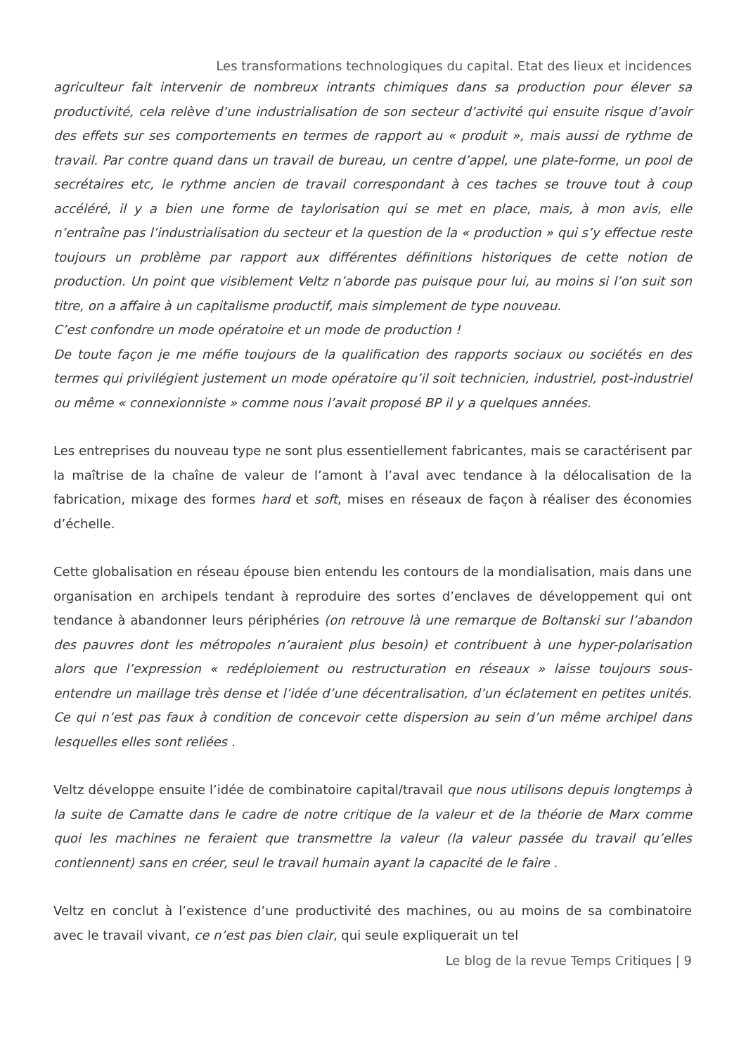Les transformations technologiques du capital. Etat des lieux et incidences
agriculteur fait intervenir de nombreux intrants chimiques dans sa production pour élever sa productivité, cela relève d’une industrialisation de son secteur d’activité qui ensuite risque d’avoir des effets sur ses comportements en termes de rapport au « produit », mais aussi de rythme de travail. Par contre quand dans un travail de bureau, un centre d’appel, une plate-forme, un pool de secrétaires etc, le rythme ancien de travail correspondant à ces taches se trouve tout à coup accéléré, il y a bien une forme de taylorisation qui se met en place, mais, à mon avis, elle n’entraîne pas l’industrialisation du secteur et la question de la « production » qui s’y effectue reste toujours un problème par rapport aux différentes définitions historiques de cette notion de production. Un point que visiblement Veltz n’aborde pas puisque pour lui, au moins si l’on suit son titre, on a affaire à un capitalisme productif, mais simplement de type nouveau.
C’est confondre un mode opératoire et un mode de production !
De toute façon je me méfie toujours de la qualification des rapports sociaux ou sociétés en des termes qui privilégient justement un mode opératoire qu’il soit technicien, industriel, post-industriel ou même « connexionniste » comme nous l’avait proposé BP il y a quelques années.
Les entreprises du nouveau type ne sont plus essentiellement fabricantes, mais se caractérisent par la maîtrise de la chaîne de valeur de l’amont à l’aval avec tendance à la délocalisation de la fabrication, mixage des formes hard et soft, mises en réseaux de façon à réaliser des économies d’échelle.
Cette globalisation en réseau épouse bien entendu les contours de la mondialisation, mais dans une organisation en archipels tendant à reproduire des sortes d’enclaves de développement qui ont tendance à abandonner leurs périphéries (on retrouve là une remarque de Boltanski sur l’abandon des pauvres dont les métropoles n’auraient plus besoin) et contribuent à une hyper-polarisation alors que l’expression « redéploiement ou restructuration en réseaux » laisse toujours sous-entendre un maillage très dense et l’idée d’une décentralisation, d’un éclatement en petites unités. Ce qui n’est pas faux à condition de concevoir cette dispersion au sein d’un même archipel dans lesquelles elles sont reliées .
Veltz développe ensuite l’idée de combinatoire capital/travail que nous utilisons depuis longtemps à la suite de Camatte dans le cadre de notre critique de la valeur et de la théorie de Marx comme quoi les machines ne feraient que transmettre la valeur (la valeur passée du travail qu’elles contiennent) sans en créer, seul le travail humain ayant la capacité de le faire .
Veltz en conclut à l’existence d’une productivité des machines, ou au moins de sa combinatoire avec le travail vivant, ce n’est pas bien clair, qui seule expliquerait un tel
Le blog de la revue Temps Critiques | 9